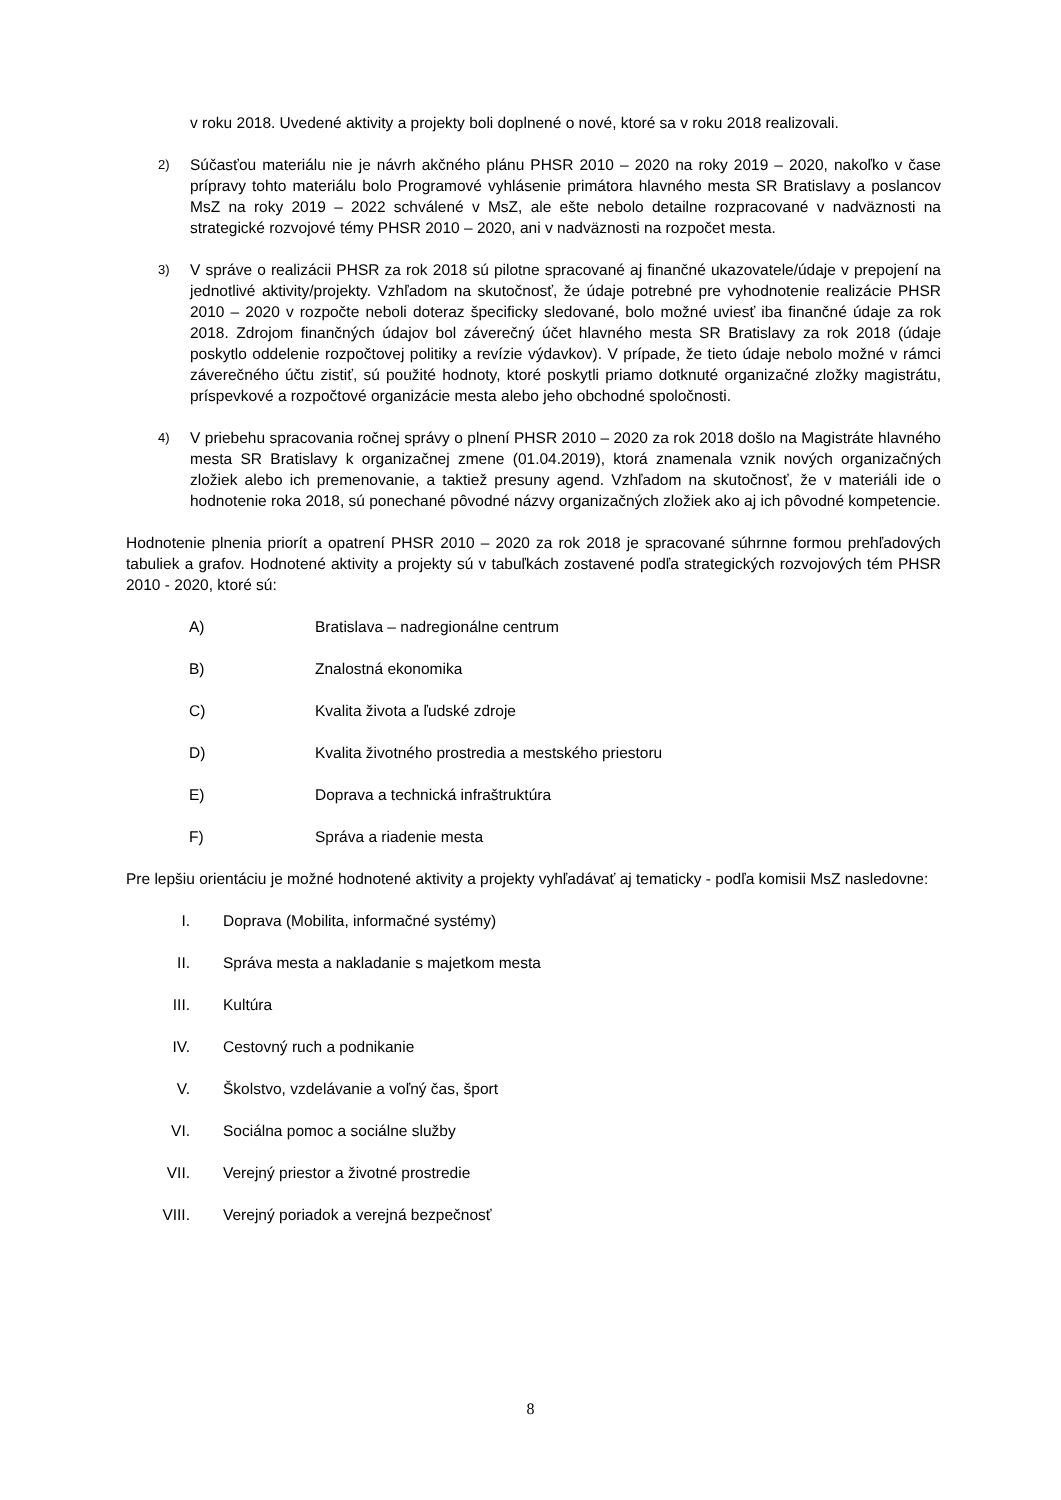v roku 2018. Uvedené aktivity a projekty boli doplnené o nové, ktoré sa v roku 2018 realizovali.
2)
Súčasťou materiálu nie je návrh akčného plánu PHSR 2010 – 2020 na roky 2019 – 2020, nakoľko v čase prípravy tohto materiálu bolo Programové vyhlásenie primátora hlavného mesta SR Bratislavy a poslancov MsZ na roky 2019 – 2022 schválené v MsZ, ale ešte nebolo detailne rozpracované v nadväznosti na strategické rozvojové témy PHSR 2010 – 2020, ani v nadväznosti na rozpočet mesta.
3)
V správe o realizácii PHSR za rok 2018 sú pilotne spracované aj finančné ukazovatele/údaje v prepojení na jednotlivé aktivity/projekty. Vzhľadom na skutočnosť, že údaje potrebné pre vyhodnotenie realizácie PHSR 2010 – 2020 v rozpočte neboli doteraz špecificky sledované, bolo možné uviesť iba finančné údaje za rok 2018. Zdrojom finančných údajov bol záverečný účet hlavného mesta SR Bratislavy za rok 2018 (údaje poskytlo oddelenie rozpočtovej politiky a revízie výdavkov). V prípade, že tieto údaje nebolo možné v rámci záverečného účtu zistiť, sú použité hodnoty, ktoré poskytli priamo dotknuté organizačné zložky magistrátu, príspevkové a rozpočtové organizácie mesta alebo jeho obchodné spoločnosti.
4)
V priebehu spracovania ročnej správy o plnení PHSR 2010 – 2020 za rok 2018 došlo na Magistráte hlavného mesta SR Bratislavy k organizačnej zmene (01.04.2019), ktorá znamenala vznik nových organizačných zložiek alebo ich premenovanie, a taktiež presuny agend. Vzhľadom na skutočnosť, že v materiáli ide o hodnotenie roka 2018, sú ponechané pôvodné názvy organizačných zložiek ako aj ich pôvodné kompetencie.
Hodnotenie plnenia priorít a opatrení PHSR 2010 – 2020 za rok 2018 je spracované súhrnne formou prehľadových tabuliek a grafov. Hodnotené aktivity a projekty sú v tabuľkách zostavené podľa strategických rozvojových tém PHSR 2010 - 2020, ktoré sú:
A) Bratislava – nadregionálne centrum
B) Znalostná ekonomika
C) Kvalita života a ľudské zdroje
D) Kvalita životného prostredia a mestského priestoru
E) Doprava a technická infraštruktúra
F) Správa a riadenie mesta
Pre lepšiu orientáciu je možné hodnotené aktivity a projekty vyhľadávať aj tematicky - podľa komisii MsZ nasledovne:
I. Doprava (Mobilita, informačné systémy)
II. Správa mesta a nakladanie s majetkom mesta
III. Kultúra
IV. Cestovný ruch a podnikanie
V. Školstvo, vzdelávanie a voľný čas, šport
VI. Sociálna pomoc a sociálne služby
VII. Verejný priestor a životné prostredie
VIII. Verejný poriadok a verejná bezpečnosť
8